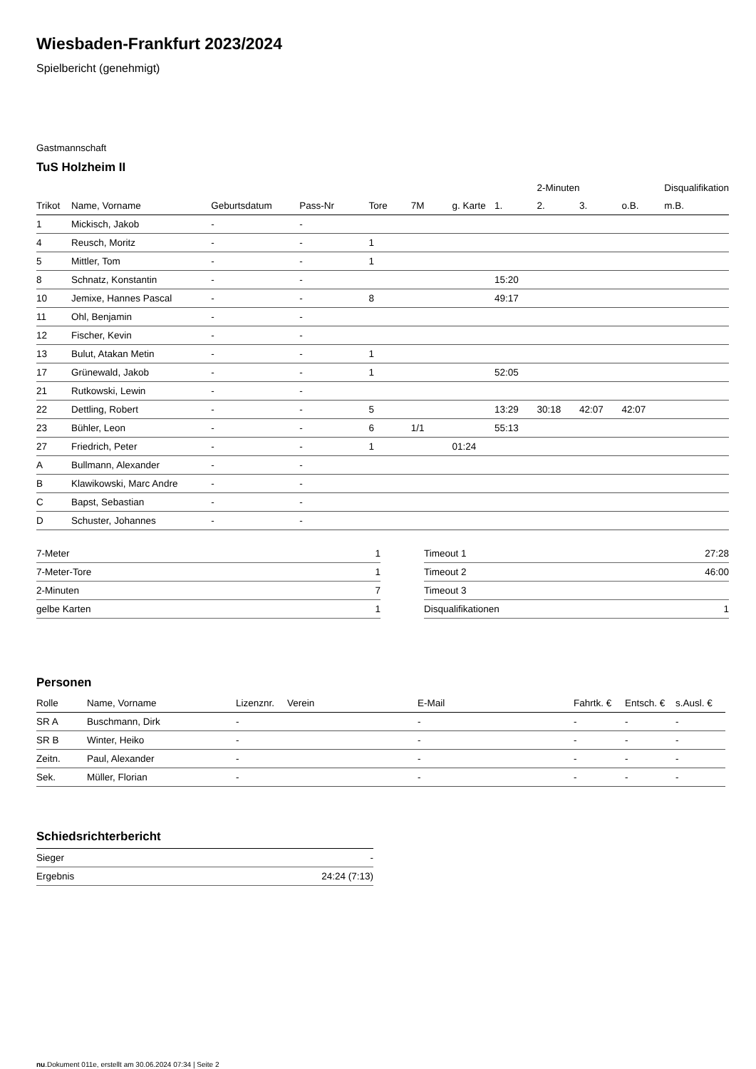Wiesbaden-Frankfurt 2023/2024
Spielbericht (genehmigt)
Gastmannschaft
TuS Holzheim II
| | | | | | | | | 2-Minuten | | | Disqualifikation |
| --- | --- | --- | --- | --- | --- | --- | --- | --- | --- | --- | --- |
| Trikot | Name, Vorname | Geburtsdatum | Pass-Nr | Tore | 7M | g. Karte | 1. | 2. | 3. | o.B. | m.B. |
| 1 | Mickisch, Jakob | - | - | | | | | | | | |
| 4 | Reusch, Moritz | - | - | 1 | | | | | | | |
| 5 | Mittler, Tom | - | - | 1 | | | | | | | |
| 8 | Schnatz, Konstantin | - | - | | | | 15:20 | | | | |
| 10 | Jemixe, Hannes Pascal | - | - | 8 | | | 49:17 | | | | |
| 11 | Ohl, Benjamin | - | - | | | | | | | | |
| 12 | Fischer, Kevin | - | - | | | | | | | | |
| 13 | Bulut, Atakan Metin | - | - | 1 | | | | | | | |
| 17 | Grünewald, Jakob | - | - | 1 | | | 52:05 | | | | |
| 21 | Rutkowski, Lewin | - | - | | | | | | | | |
| 22 | Dettling, Robert | - | - | 5 | | | 13:29 | 30:18 | 42:07 | 42:07 | |
| 23 | Bühler, Leon | - | - | 6 | 1/1 | | 55:13 | | | | |
| 27 | Friedrich, Peter | - | - | 1 | | 01:24 | | | | | |
| A | Bullmann, Alexander | - | - | | | | | | | | |
| B | Klawikowski, Marc Andre | - | - | | | | | | | | |
| C | Bapst, Sebastian | - | - | | | | | | | | |
| D | Schuster, Johannes | - | - | | | | | | | | |
| 7-Meter | 1 |
| 7-Meter-Tore | 1 |
| 2-Minuten | 7 |
| gelbe Karten | 1 |
| Timeout 1 | 27:28 |
| Timeout 2 | 46:00 |
| Timeout 3 | |
| Disqualifikationen | 1 |
Personen
| Rolle | Name, Vorname | Lizenznr. | Verein | E-Mail | Fahrtk. € | Entsch. € | s.Ausl. € |
| --- | --- | --- | --- | --- | --- | --- | --- |
| SR A | Buschmann, Dirk | - | | - | - | - | - |
| SR B | Winter, Heiko | - | | - | - | - | - |
| Zeitn. | Paul, Alexander | - | | - | - | - | - |
| Sek. | Müller, Florian | - | | - | - | - | - |
Schiedsrichterbericht
| Sieger | - |
| Ergebnis | 24:24 (7:13) |
nu.Dokument 011e, erstellt am 30.06.2024 07:34 | Seite 2